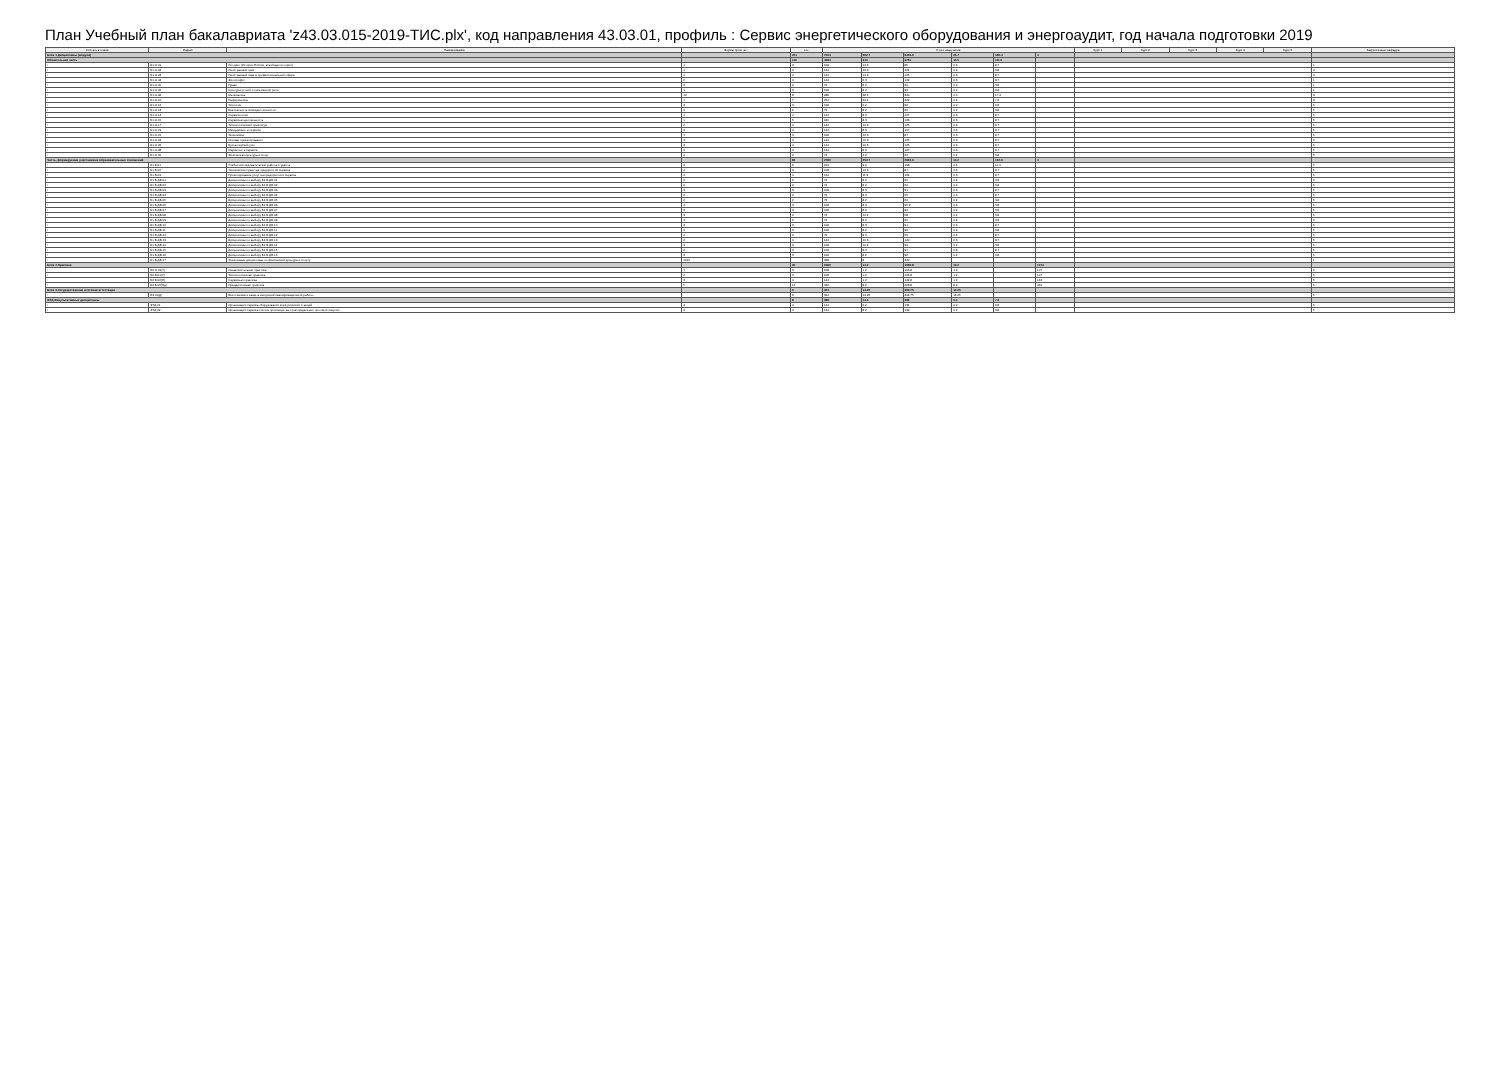План Учебный план бакалавриата 'z43.03.015-2019-ТИС.plx', код направления 43.03.01, профиль : Сервис энергетического оборудования и энергоаудит, год начала подготовки 2019
| Считать в плане | Индекс | Наименование | Формы пром. атт. | з.е. | Итого акад.часов | | | | | | Курс 1 | Курс 2 | Курс 3 | Курс 4 | Курс 5 | Закрепленная кафедра |
| --- | --- | --- | --- | --- | --- | --- | --- | --- | --- | --- | --- | --- | --- | --- | --- | --- |
| Блок 1.Дисциплины (модули) | | | | 201 | 7064 | 562.7 | 6423.9 | 24.7 | 180.4 | 4 | | | | | | |
| Обязательная часть | | | | 119 | 4284 | 310 | 3761 | 10.5 | 111.5 | | | | | | | |
| + | Б1.О.01 | История (История России, всеобщая история) | 1 | 3 | 108 | 14.3 | 85 | 0.3 | 8.7 | | | | | | | 1 |
| + | Б1.О.02 | Иностранный язык | 1 | 4 | 144 | 16.3 | 124 | 0.2 | 3.8 | | | | | | | 4 |
| + | Б1.О.03 | Иностранный язык в профессиональной сфере | 1 | 4 | 144 | 10.3 | 125 | 0.3 | 8.7 | | | | | | | 4 |
| + | Б1.О.04 | Философия | 2 | 4 | 144 | 6.3 | 129 | 0.3 | 8.7 | | | | | | | 1 |
| + | Б1.О.05 | Право | 2 | 2 | 72 | 8.2 | 60 | 0.2 | 3.8 | | | | | | | 1 |
| + | Б1.О.06 | Культура устной и письменной речи | 1 | 3 | 108 | 8.2 | 96 | 0.2 | 3.8 | | | | | | | 1 |
| + | Б1.О.08 | Математика | 12 | 8 | 288 | 28.6 | 240 | 0.6 | 17.4 | | | | | | | 3 |
| + | Б1.О.10 | Информатика | 1 | 7 | 252 | 22.4 | 222 | 0.4 | 7.6 | | | | | | | 3 |
| + | Б1.О.12 | Экология | 3 | 3 | 108 | 6.2 | 96 | 0.2 | 3.8 | | | | | | | 5 |
| + | Б1.О.13 | Безопасность жизнедеятельности | 4 | 2 | 72 | 8.2 | 60 | 0.2 | 3.8 | | | | | | | 5 |
| + | Б1.О.14 | Сервисология | 1 | 4 | 144 | 8.3 | 127 | 0.3 | 8.7 | | | | | | | 5 |
| + | Б1.О.15 | Сервисная деятельность | 1 | 5 | 180 | 8.3 | 163 | 0.3 | 8.7 | | | | | | | 5 |
| + | Б1.О.17 | Технологический практикум | 2 | 4 | 144 | 10.3 | 125 | 0.3 | 8.7 | | | | | | | 5 |
| + | Б1.О.19 | Менеджмент в сервисе | 3 | 4 | 144 | 8.3 | 127 | 0.3 | 8.7 | | | | | | | 5 |
| + | Б1.О.21 | Экономика | 1 | 3 | 108 | 12.3 | 87 | 0.3 | 8.7 | | | | | | | 5 |
| + | Б1.О.24 | Основы проектирования | 3 | 4 | 144 | 10.3 | 125 | 0.3 | 8.7 | | | | | | | 5 |
| + | Б1.О.26 | Бухгалтерский учет | 3 | 4 | 144 | 10.3 | 125 | 0.3 | 8.7 | | | | | | | 5 |
| + | Б1.О.28 | Маркетинг в сервисе | 4 | 4 | 144 | 8.3 | 127 | 0.3 | 8.7 | | | | | | | 5 |
| + | Б1.О.31 | Физическая культура и спорт | 4 | 2 | 72 | 4.2 | 64 | 0.2 | 3.8 | | | | | | | 5 |
| Часть, формируемая участниками образовательных отношений | | | | 82 | 2780 | 252.7 | 2662.9 | 14.2 | 167.9 | 4 | | | | | | |
| + | Б1.В.01 | Учебно-исследовательская работа студента | 3 | 6 | 216 | 9.6 | 198 | 0.6 | 11.4 | | | | | | | 5 |
| + | Б1.В.02 | Технические средства предприятий сервиса | 4 | 3 | 108 | 12.3 | 87 | 0.3 | 8.7 | | | | | | | 5 |
| + | Б1.В.03 | Проектирование услуг на предприятиях сервиса | 4 | 4 | 144 | 11.3 | 124 | 0.3 | 8.7 | | | | | | | 5 |
| + | Б1.В.ДВ.01 | Дисциплины по выбору Б1.В.ДВ.01 | 2 | 2 | 72 | 8.2 | 60 | 0.2 | 3.8 | | | | | | | 5 |
| + | Б1.В.ДВ.02 | Дисциплины по выбору Б1.В.ДВ.02 | 2 | 2 | 72 | 8.2 | 60 | 0.2 | 3.8 | | | | | | | 5 |
| + | Б1.В.ДВ.03 | Дисциплины по выбору Б1.В.ДВ.03 | 3 | 3 | 108 | 8.3 | 91 | 0.3 | 8.7 | | | | | | | 5 |
| + | Б1.В.ДВ.04 | Дисциплины по выбору Б1.В.ДВ.04 | 2 | 2 | 72 | 8.3 | 55 | 0.3 | 8.7 | | | | | | | 5 |
| + | Б1.В.ДВ.05 | Дисциплины по выбору Б1.В.ДВ.05 | 2 | 2 | 72 | 8.2 | 60 | 0.2 | 3.8 | | | | | | | 5 |
| + | Б1.В.ДВ.06 | Дисциплины по выбору Б1.В.ДВ.06 | 4 | 3 | 108 | 8.3 | 95.9 | 0.3 | 3.8 | | | | | | | 5 |
| + | Б1.В.ДВ.07 | Дисциплины по выбору Б1.В.ДВ.07 | 3 | 3 | 108 | 8.2 | 96 | 0.2 | 3.8 | | | | | | | 5 |
| + | Б1.В.ДВ.08 | Дисциплины по выбору Б1.В.ДВ.08 | 3 | 2 | 72 | 10.2 | 58 | 0.2 | 3.8 | | | | | | | 5 |
| + | Б1.В.ДВ.09 | Дисциплины по выбору Б1.В.ДВ.09 | 4 | 2 | 72 | 8.2 | 60 | 0.2 | 3.8 | | | | | | | 5 |
| + | Б1.В.ДВ.10 | Дисциплины по выбору Б1.В.ДВ.10 | 3 | 3 | 108 | 8.3 | 91 | 0.3 | 8.7 | | | | | | | 5 |
| + | Б1.В.ДВ.11 | Дисциплины по выбору Б1.В.ДВ.11 | 4 | 3 | 108 | 8.2 | 96 | 0.2 | 3.8 | | | | | | | 5 |
| + | Б1.В.ДВ.12 | Дисциплины по выбору Б1.В.ДВ.12 | 4 | 2 | 72 | 8.3 | 55 | 0.3 | 8.7 | | | | | | | 5 |
| + | Б1.В.ДВ.13 | Дисциплины по выбору Б1.В.ДВ.13 | 4 | 4 | 144 | 10.3 | 120 | 2.3 | 8.7 | | | | | | | 5 |
| + | Б1.В.ДВ.14 | Дисциплины по выбору Б1.В.ДВ.14 | 3 | 3 | 108 | 10.2 | 94 | 0.2 | 3.8 | | | | | | | 5 |
| + | Б1.В.ДВ.15 | Дисциплины по выбору Б1.В.ДВ.15 | 4 | 3 | 108 | 8.3 | 91 | 0.3 | 8.7 | | | | | | | 5 |
| + | Б1.В.ДВ.16 | Дисциплины по выбору Б1.В.ДВ.16 | 3 | 3 | 108 | 8.2 | 96 | 0.2 | 3.8 | | | | | | | 5 |
| + | Б1.В.ДВ.17 | Элективные дисциплины по физической культуре и спорту | 1122 | | 328 | 8 | 320 | | | | | | | | | 1 |
| Блок 2.Практика | | | | 30 | 1080 | 14.2 | 1065.8 | 14.2 | | 1074 | | | | | | |
| + | Б2.О.01(У) | Ознакомительная практика | 1 | 3 | 108 | 1.2 | 106.8 | 1.2 | | 107 | | | | | | 5 |
| + | Б2.В.01(У) | Технологическая практика | 2 | 3 | 108 | 1.2 | 106.8 | 1.2 | | 107 | | | | | | 5 |
| + | Б2.В.02(П) | Сервисная практика | 3 | 4 | 144 | 1.2 | 142.8 | 1.2 | | 143 | | | | | | 5 |
| + | Б2.В.05(Пд) | Преддипломная практика | 5 | 12 | 432 | 8.2 | 423.8 | 8.2 | | 431 | | | | | | 5 |
| Блок 3.Государственная итоговая аттестация | | | | 9 | 324 | 14.25 | 309.75 | 14.25 | | | | | | | | |
| + | Б3.01(Д) | Выполнение и защита выпускной квалификационной работы | | 9 | 324 | 14.25 | 309.75 | 14.25 | | | | | | | | 5 |
| ФТД.Факультативные дисциплины | | | | 8 | 288 | 14.4 | 266 | 0.4 | 7.6 | | | | | | | |
| + | ФТД.01 | Организация сервиса оборудования электрических станций | 4 | 4 | 144 | 6.2 | 134 | 0.2 | 3.8 | | | | | | | 5 |
| + | ФТД.02 | Организация сервиса систем производства и распределения тепловой энергии | 4 | 4 | 144 | 8.2 | 132 | 0.2 | 3.8 | | | | | | | 5 |